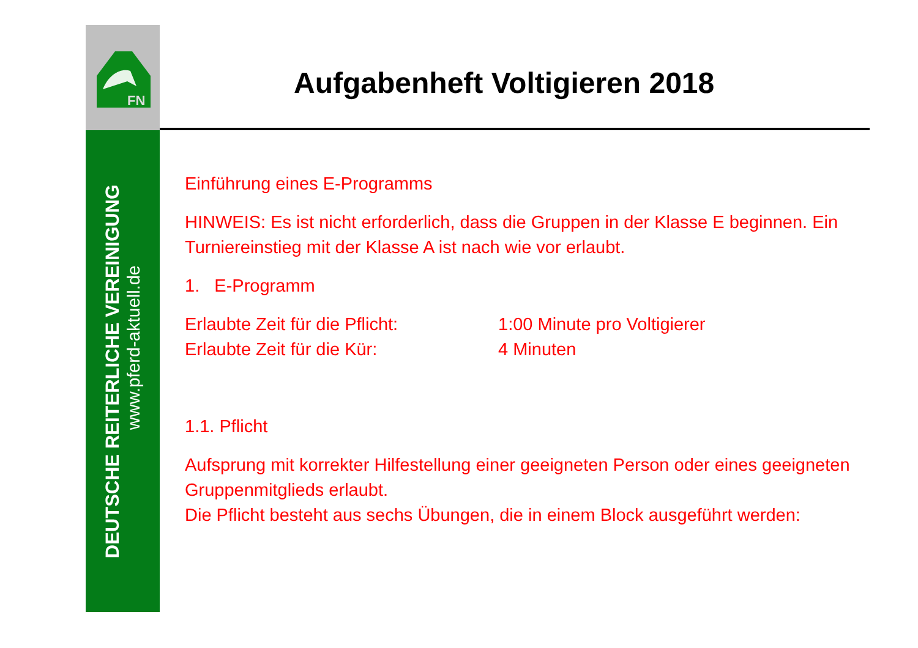FN
DEUTSCHE REITERLICHE VEREINIGUNG
www.pferd-aktuell.de
Aufgabenheft Voltigieren 2018
Einführung eines E-Programms
HINWEIS: Es ist nicht erforderlich, dass die Gruppen in der Klasse E beginnen. Ein Turniereinstieg mit der Klasse A ist nach wie vor erlaubt.
1. E-Programm
Erlaubte Zeit für die Pflicht: 1:00 Minute pro Voltigierer
Erlaubte Zeit für die Kür: 4 Minuten
1.1. Pflicht
Aufsprung mit korrekter Hilfestellung einer geeigneten Person oder eines geeigneten Gruppenmitglieds erlaubt.
Die Pflicht besteht aus sechs Übungen, die in einem Block ausgeführt werden: